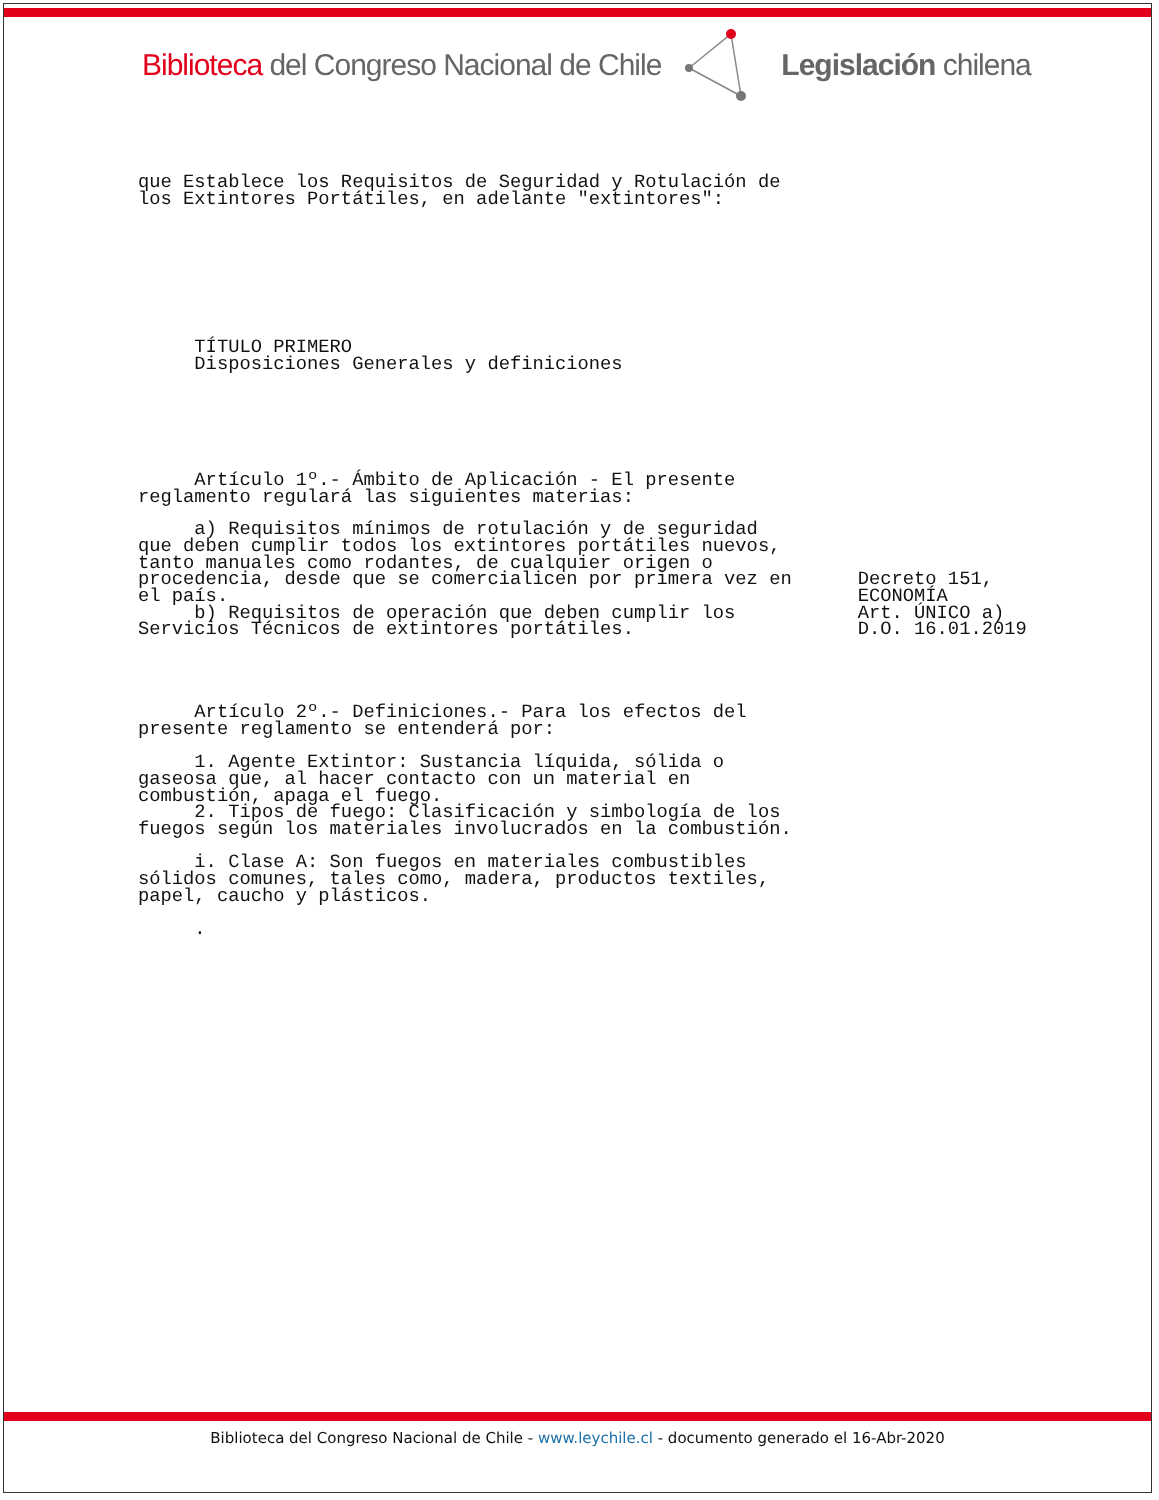Biblioteca del Congreso Nacional de Chile
Legislación chilena
que Establece los Requisitos de Seguridad y Rotulación de
los Extintores Portátiles, en adelante "extintores":
     TÍTULO PRIMERO
     Disposiciones Generales y definiciones
     Artículo 1º.- Ámbito de Aplicación - El presente
reglamento regulará las siguientes materias:
     a) Requisitos mínimos de rotulación y de seguridad
que deben cumplir todos los extintores portátiles nuevos,
tanto manuales como rodantes, de cualquier origen o
procedencia, desde que se comercialicen por primera vez en
el país.
     b) Requisitos de operación que deben cumplir los
Servicios Técnicos de extintores portátiles.
Decreto 151,
ECONOMÍA
Art. ÚNICO a)
D.O. 16.01.2019
     Artículo 2º.- Definiciones.- Para los efectos del
presente reglamento se entenderá por:

     1. Agente Extintor: Sustancia líquida, sólida o
gaseosa que, al hacer contacto con un material en
combustión, apaga el fuego.
     2. Tipos de fuego: Clasificación y simbología de los
fuegos según los materiales involucrados en la combustión.

     i. Clase A: Son fuegos en materiales combustibles
sólidos comunes, tales como, madera, productos textiles,
papel, caucho y plásticos.

     .
Biblioteca del Congreso Nacional de Chile - www.leychile.cl - documento generado el 16-Abr-2020